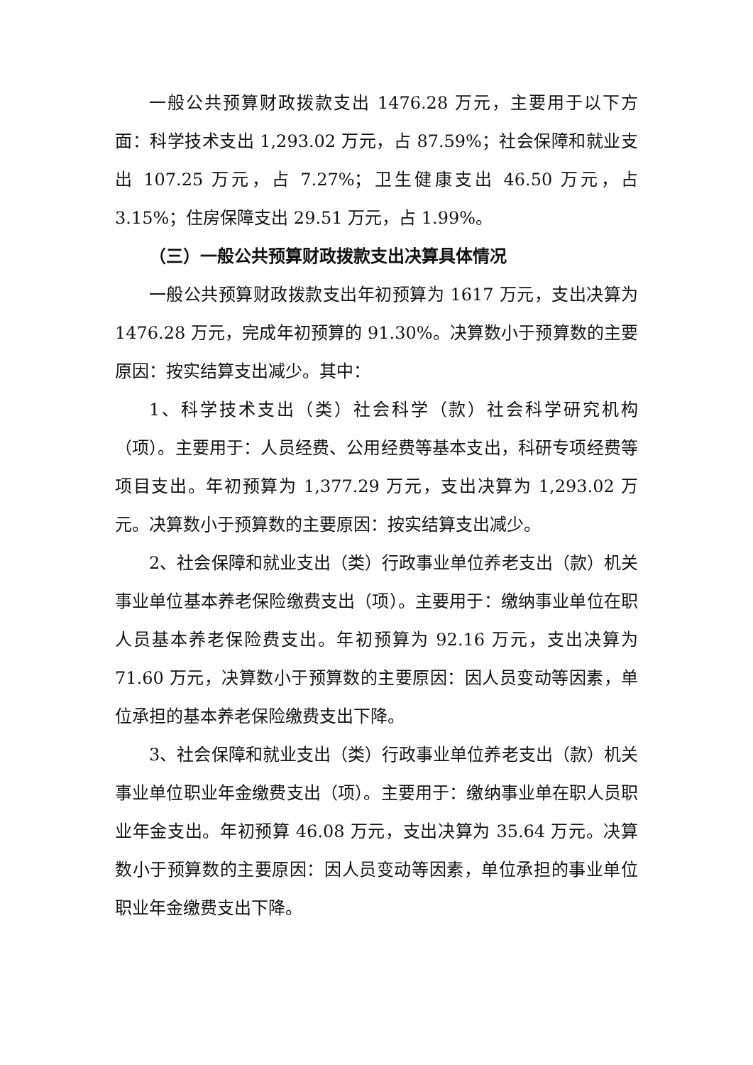一般公共预算财政拨款支出 1476.28 万元，主要用于以下方面：科学技术支出 1,293.02 万元，占 87.59%；社会保障和就业支出 107.25 万元，占 7.27%；卫生健康支出 46.50 万元，占 3.15%；住房保障支出 29.51 万元，占 1.99%。
（三）一般公共预算财政拨款支出决算具体情况
一般公共预算财政拨款支出年初预算为 1617 万元，支出决算为 1476.28 万元，完成年初预算的 91.30%。决算数小于预算数的主要原因：按实结算支出减少。其中：
1、科学技术支出（类）社会科学（款）社会科学研究机构（项）。主要用于：人员经费、公用经费等基本支出，科研专项经费等项目支出。年初预算为 1,377.29 万元，支出决算为 1,293.02 万元。决算数小于预算数的主要原因：按实结算支出减少。
2、社会保障和就业支出（类）行政事业单位养老支出（款）机关事业单位基本养老保险缴费支出（项）。主要用于：缴纳事业单位在职人员基本养老保险费支出。年初预算为 92.16 万元，支出决算为 71.60 万元，决算数小于预算数的主要原因：因人员变动等因素，单位承担的基本养老保险缴费支出下降。
3、社会保障和就业支出（类）行政事业单位养老支出（款）机关事业单位职业年金缴费支出（项）。主要用于：缴纳事业单在职人员职业年金支出。年初预算 46.08 万元，支出决算为 35.64 万元。决算数小于预算数的主要原因：因人员变动等因素，单位承担的事业单位职业年金缴费支出下降。